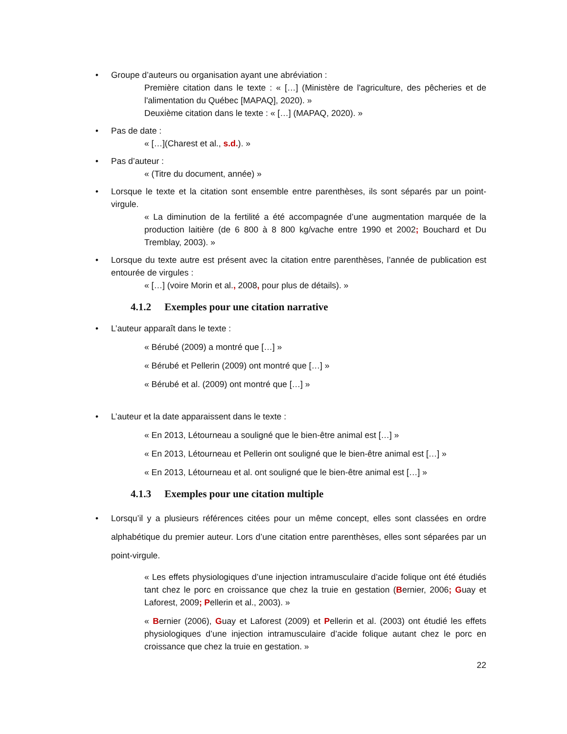• Groupe d’auteurs ou organisation ayant une abréviation :
Première citation dans le texte : « […] (Ministère de l'agriculture, des pêcheries et de l'alimentation du Québec [MAPAQ], 2020). »
Deuxième citation dans le texte : « […] (MAPAQ, 2020). »
• Pas de date :
« […](Charest et al., s.d.). »
• Pas d’auteur :
« (Titre du document, année) »
• Lorsque le texte et la citation sont ensemble entre parenthèses, ils sont séparés par un point-virgule.
« La diminution de la fertilité a été accompagnée d’une augmentation marquée de la production laitière (de 6 800 à 8 800 kg/vache entre 1990 et 2002; Bouchard et Du Tremblay, 2003). »
• Lorsque du texte autre est présent avec la citation entre parenthèses, l’année de publication est entourée de virgules :
« […] (voire Morin et al., 2008, pour plus de détails). »
4.1.2 Exemples pour une citation narrative
• L’auteur apparaît dans le texte :
« Bérubé (2009) a montré que […] »
« Bérubé et Pellerin (2009) ont montré que […] »
« Bérubé et al. (2009) ont montré que […] »
• L’auteur et la date apparaissent dans le texte :
« En 2013, Létourneau a souligné que le bien-être animal est […] »
« En 2013, Létourneau et Pellerin ont souligné que le bien-être animal est […] »
« En 2013, Létourneau et al. ont souligné que le bien-être animal est […] »
4.1.3 Exemples pour une citation multiple
• Lorsqu’il y a plusieurs références citées pour un même concept, elles sont classées en ordre alphabétique du premier auteur. Lors d’une citation entre parenthèses, elles sont séparées par un point-virgule.
« Les effets physiologiques d’une injection intramusculaire d’acide folique ont été étudiés tant chez le porc en croissance que chez la truie en gestation (Bernier, 2006; Guay et Laforest, 2009; Pellerin et al., 2003). »
« Bernier (2006), Guay et Laforest (2009) et Pellerin et al. (2003) ont étudié les effets physiologiques d’une injection intramusculaire d’acide folique autant chez le porc en croissance que chez la truie en gestation. »
22